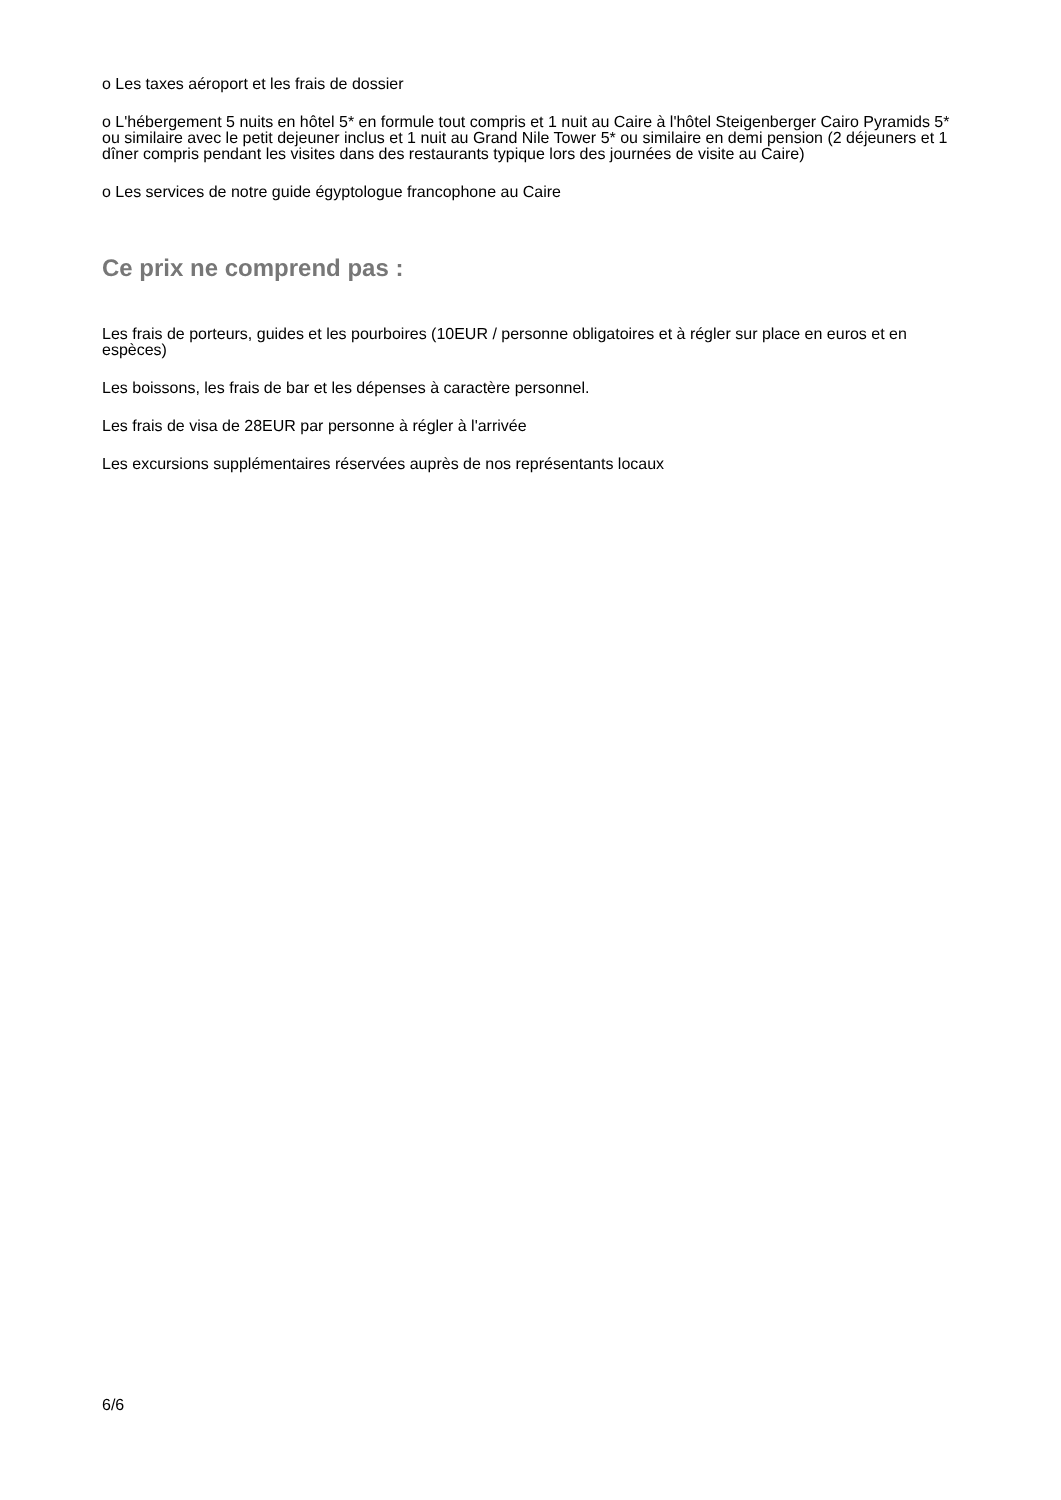o Les taxes aéroport et les frais de dossier
o L'hébergement 5 nuits en hôtel 5* en formule tout compris et 1 nuit au Caire à l'hôtel Steigenberger Cairo Pyramids 5* ou similaire avec le petit dejeuner inclus et 1 nuit au Grand Nile Tower 5* ou similaire en demi pension (2 déjeuners et 1 dîner compris pendant les visites dans des restaurants typique lors des journées de visite au Caire)
o Les services de notre guide égyptologue francophone au Caire
Ce prix ne comprend pas :
Les frais de porteurs, guides et les pourboires (10EUR / personne obligatoires et à régler sur place en euros et en espèces)
Les boissons, les frais de bar et les dépenses à caractère personnel.
Les frais de visa de 28EUR par personne à régler à l'arrivée
Les excursions supplémentaires réservées auprès de nos représentants locaux
6/6